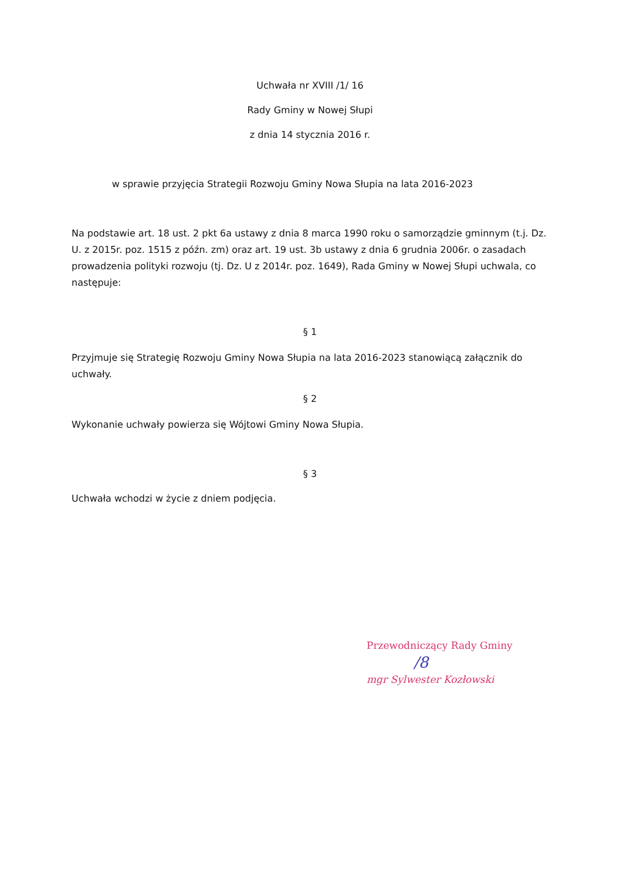Uchwała nr XVIII /1/ 16
Rady Gminy w Nowej Słupi
z dnia 14 stycznia 2016 r.
w sprawie przyjęcia Strategii Rozwoju Gminy Nowa Słupia na lata 2016-2023
Na podstawie art. 18 ust. 2 pkt 6a ustawy z dnia 8 marca 1990 roku o samorządzie gminnym (t.j. Dz. U. z 2015r. poz. 1515 z późn. zm) oraz art. 19 ust. 3b ustawy z dnia 6 grudnia 2006r. o zasadach prowadzenia polityki rozwoju (tj. Dz. U z 2014r. poz. 1649), Rada Gminy w Nowej Słupi uchwala, co następuje:
§ 1
Przyjmuje się Strategię Rozwoju Gminy Nowa Słupia na lata 2016-2023 stanowiącą załącznik do uchwały.
§ 2
Wykonanie uchwały powierza się Wójtowi Gminy Nowa Słupia.
§ 3
Uchwała wchodzi w życie z dniem podjęcia.
Przewodniczący Rady Gminy
/8
mgr Sylwester Kozłowski